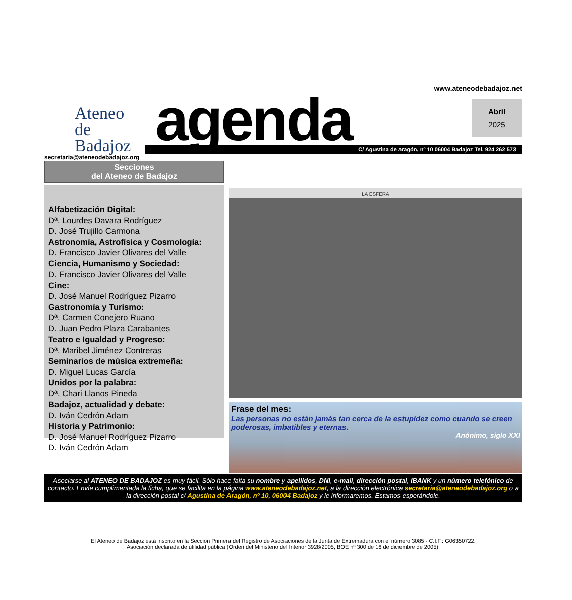Ateneo
de Badajoz
www.ateneodebadajoz.net
agenda
C/ Agustina de aragón, nº 10 06004 Badajoz Tel. 924 262 573
Abril
2025
secretaria@ateneodebadajoz.org
Secciones
del Ateneo de Badajoz
Alfabetización Digital:
Dª. Lourdes Davara Rodríguez
D. José Trujillo Carmona
Astronomía, Astrofísica y Cosmología:
D. Francisco Javier Olivares del Valle
Ciencia, Humanismo y Sociedad:
D. Francisco Javier Olivares del Valle
Cine:
D. José Manuel Rodríguez Pizarro
Gastronomía y Turismo:
Dª. Carmen Conejero Ruano
D. Juan Pedro Plaza Carabantes
Teatro e Igualdad y Progreso:
Dª. Maribel Jiménez Contreras
Seminarios de música extremeña:
D. Miguel Lucas García
Unidos por la palabra:
Dª. Chari Llanos Pineda
Badajoz, actualidad y debate:
D. Iván Cedrón Adam
Historia y Patrimonio:
D. José Manuel Rodríguez Pizarro
D. Iván Cedrón Adam
LA ESFERA
Frase del mes:
Las personas no están jamás tan cerca de la estupidez como cuando se creen poderosas, imbatibles y eternas.
Anónimo, siglo XXI
Asociarse al ATENEO DE BADAJOZ es muy fácil. Sólo hace falta su nombre y apellidos, DNI, e-mail, dirección postal, IBANK y un número telefónico de contacto. Envíe cumplimentada la ficha, que se facilita en la página www.ateneodebadajoz.net, a la dirección electrónica secretaria@ateneodebadajoz.org o a la dirección postal c/ Agustina de Aragón, nº 10, 06004 Badajoz y le informaremos. Estamos esperándole.
El Ateneo de Badajoz está inscrito en la Sección Primera del Registro de Asociaciones de la Junta de Extremadura con el número 3085 - C.I.F.: G06350722.
Asociación declarada de utilidad pública (Orden del Ministerio del Interior 3928/2005, BOE nº 300 de 16 de diciembre de 2005).